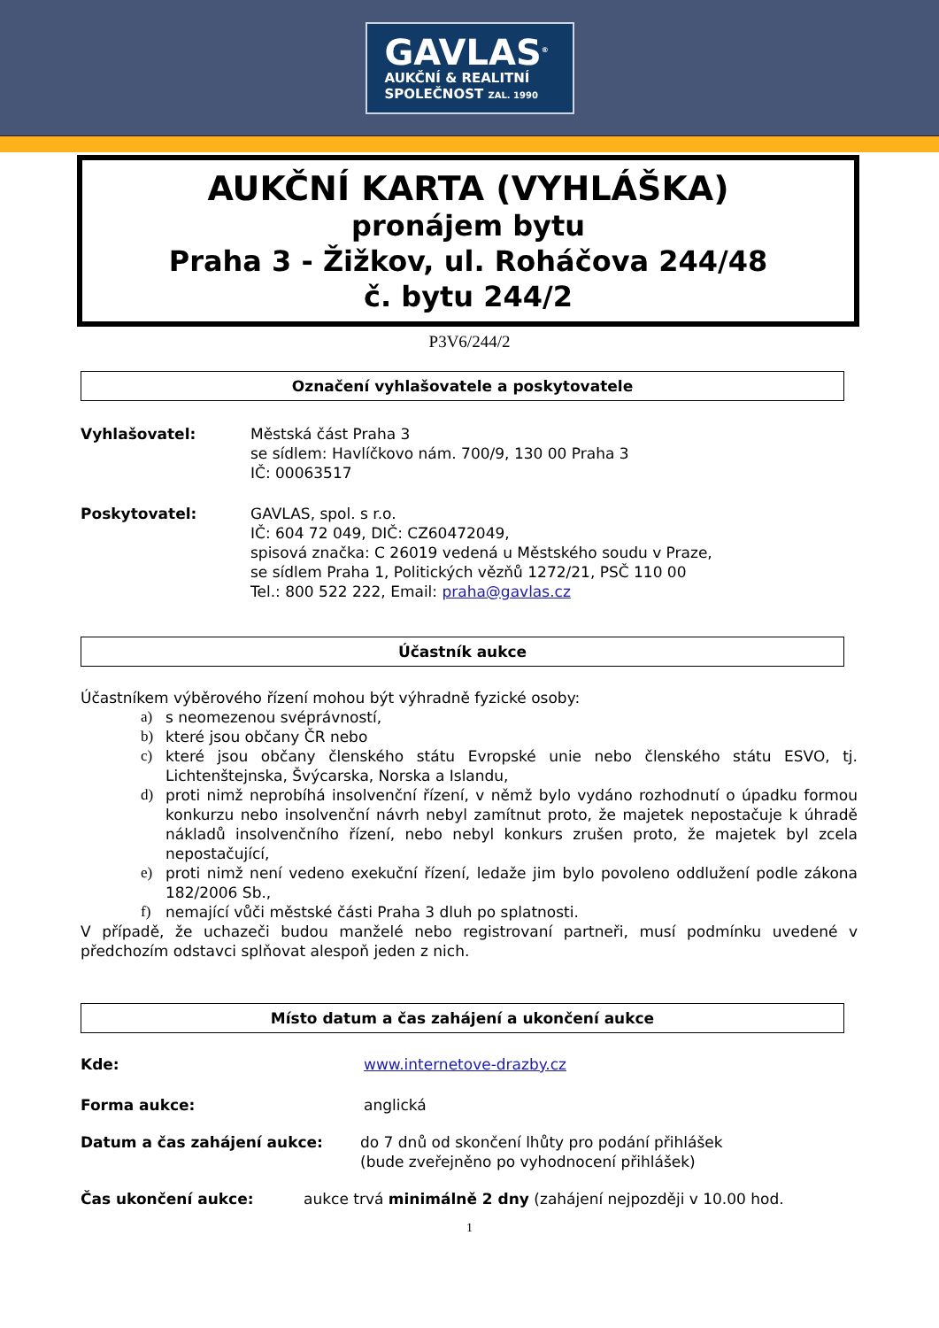GAVLAS<sup>®</sup>
AUKČNÍ & REALITNÍ
SPOLEČNOST ZAL. 1990
AUKČNÍ KARTA (VYHLÁŠKA)
pronájem bytu
Praha 3 - Žižkov, ul. Roháčova 244/48
č. bytu 244/2
P3V6/244/2
Označení vyhlašovatele a poskytovatele
Vyhlašovatel: Městská část Praha 3
se sídlem: Havlíčkovo nám. 700/9, 130 00 Praha 3
IČ: 00063517
Poskytovatel: GAVLAS, spol. s r.o.
IČ: 604 72 049, DIČ: CZ60472049,
spisová značka: C 26019 vedená u Městského soudu v Praze,
se sídlem Praha 1, Politických vězňů 1272/21, PSČ 110 00
Tel.: 800 522 222, Email: praha@gavlas.cz
Účastník aukce
Účastníkem výběrového řízení mohou být výhradně fyzické osoby:
a) s neomezenou svéprávností,
b) které jsou občany ČR nebo
c) které jsou občany členského státu Evropské unie nebo členského státu ESVO, tj. Lichtenštejnska, Švýcarska, Norska a Islandu,
d) proti nimž neprobíhá insolvenční řízení, v němž bylo vydáno rozhodnutí o úpadku formou konkurzu nebo insolvenční návrh nebyl zamítnut proto, že majetek nepostačuje k úhradě nákladů insolvenčního řízení, nebo nebyl konkurs zrušen proto, že majetek byl zcela nepostačující,
e) proti nimž není vedeno exekuční řízení, ledaže jim bylo povoleno oddlužení podle zákona 182/2006 Sb.,
f) nemající vůči městské části Praha 3 dluh po splatnosti.
V případě, že uchazeči budou manželé nebo registrovaní partneři, musí podmínku uvedené v předchozím odstavci splňovat alespoň jeden z nich.
Místo datum a čas zahájení a ukončení aukce
Kde: www.internetove-drazby.cz
Forma aukce: anglická
Datum a čas zahájení aukce: do 7 dnů od skončení lhůty pro podání přihlášek
(bude zveřejněno po vyhodnocení přihlášek)
Čas ukončení aukce: aukce trvá minimálně 2 dny (zahájení nejpozději v 10.00 hod.
1